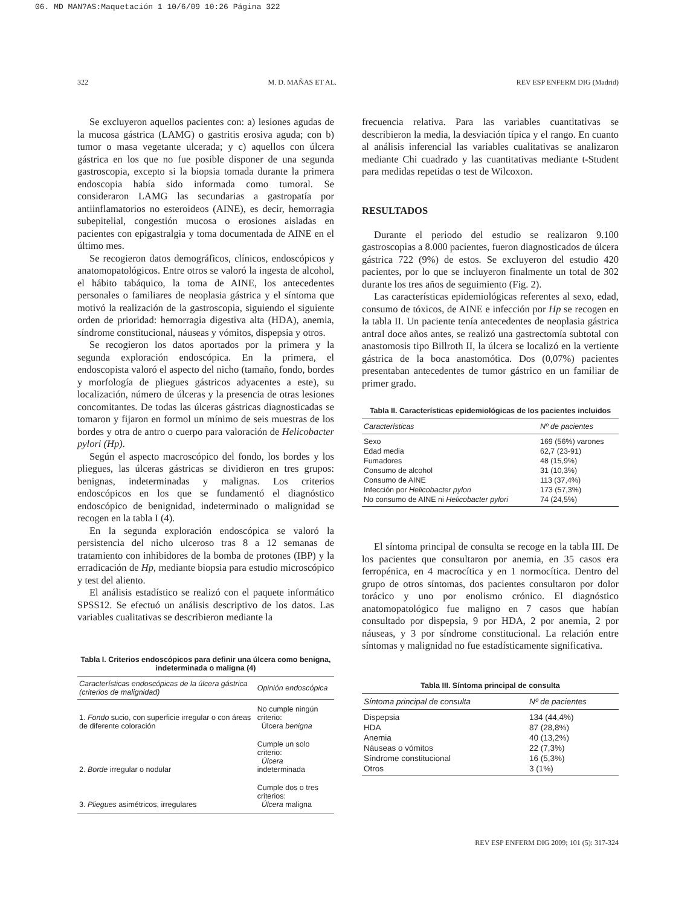06. MD MAN?AS:Maquetación 1 10/6/09 10:26 Página 322
322 M. D. MAÑAS ET AL. REV ESP ENFERM DIG (Madrid)
Se excluyeron aquellos pacientes con: a) lesiones agudas de la mucosa gástrica (LAMG) o gastritis erosiva aguda; con b) tumor o masa vegetante ulcerada; y c) aquellos con úlcera gástrica en los que no fue posible disponer de una segunda gastroscopia, excepto si la biopsia tomada durante la primera endoscopia había sido informada como tumoral. Se consideraron LAMG las secundarias a gastropatía por antiinflamatorios no esteroideos (AINE), es decir, hemorragia subepitelial, congestión mucosa o erosiones aisladas en pacientes con epigastralgia y toma documentada de AINE en el último mes.
Se recogieron datos demográficos, clínicos, endoscópicos y anatomopatológicos. Entre otros se valoró la ingesta de alcohol, el hábito tabáquico, la toma de AINE, los antecedentes personales o familiares de neoplasia gástrica y el síntoma que motivó la realización de la gastroscopia, siguiendo el siguiente orden de prioridad: hemorragia digestiva alta (HDA), anemia, síndrome constitucional, náuseas y vómitos, dispepsia y otros.
Se recogieron los datos aportados por la primera y la segunda exploración endoscópica. En la primera, el endoscopista valoró el aspecto del nicho (tamaño, fondo, bordes y morfología de pliegues gástricos adyacentes a este), su localización, número de úlceras y la presencia de otras lesiones concomitantes. De todas las úlceras gástricas diagnosticadas se tomaron y fijaron en formol un mínimo de seis muestras de los bordes y otra de antro o cuerpo para valoración de Helicobacter pylori (Hp).
Según el aspecto macroscópico del fondo, los bordes y los pliegues, las úlceras gástricas se dividieron en tres grupos: benignas, indeterminadas y malignas. Los criterios endoscópicos en los que se fundamentó el diagnóstico endoscópico de benignidad, indeterminado o malignidad se recogen en la tabla I (4).
En la segunda exploración endoscópica se valoró la persistencia del nicho ulceroso tras 8 a 12 semanas de tratamiento con inhibidores de la bomba de protones (IBP) y la erradicación de Hp, mediante biopsia para estudio microscópico y test del aliento.
El análisis estadístico se realizó con el paquete informático SPSS12. Se efectuó un análisis descriptivo de los datos. Las variables cualitativas se describieron mediante la
Tabla I. Criterios endoscópicos para definir una úlcera como benigna, indeterminada o maligna (4)
| Características endoscópicas de la úlcera gástrica (criterios de malignidad) | Opinión endoscópica |
| --- | --- |
| 1. Fondo sucio, con superficie irregular o con áreas de diferente coloración | No cumple ningún criterio: Úlcera benigna |
| 2. Borde irregular o nodular | Cumple un solo criterio: Úlcera indeterminada |
| 3. Pliegues asimétricos, irregulares | Cumple dos o tres criterios: Úlcera maligna |
frecuencia relativa. Para las variables cuantitativas se describieron la media, la desviación típica y el rango. En cuanto al análisis inferencial las variables cualitativas se analizaron mediante Chi cuadrado y las cuantitativas mediante t-Student para medidas repetidas o test de Wilcoxon.
RESULTADOS
Durante el periodo del estudio se realizaron 9.100 gastroscopias a 8.000 pacientes, fueron diagnosticados de úlcera gástrica 722 (9%) de estos. Se excluyeron del estudio 420 pacientes, por lo que se incluyeron finalmente un total de 302 durante los tres años de seguimiento (Fig. 2).
Las características epidemiológicas referentes al sexo, edad, consumo de tóxicos, de AINE e infección por Hp se recogen en la tabla II. Un paciente tenía antecedentes de neoplasia gástrica antral doce años antes, se realizó una gastrectomía subtotal con anastomosis tipo Billroth II, la úlcera se localizó en la vertiente gástrica de la boca anastomótica. Dos (0,07%) pacientes presentaban antecedentes de tumor gástrico en un familiar de primer grado.
Tabla II. Características epidemiológicas de los pacientes incluidos
| Características | Nº de pacientes |
| --- | --- |
| Sexo | 169 (56%) varones |
| Edad media | 62,7 (23-91) |
| Fumadores | 48 (15,9%) |
| Consumo de alcohol | 31 (10,3%) |
| Consumo de AINE | 113 (37,4%) |
| Infección por Helicobacter pylori | 173 (57,3%) |
| No consumo de AINE ni Helicobacter pylori | 74 (24,5%) |
El síntoma principal de consulta se recoge en la tabla III. De los pacientes que consultaron por anemia, en 35 casos era ferropénica, en 4 macrocítica y en 1 normocítica. Dentro del grupo de otros síntomas, dos pacientes consultaron por dolor torácico y uno por enolismo crónico. El diagnóstico anatomopatológico fue maligno en 7 casos que habían consultado por dispepsia, 9 por HDA, 2 por anemia, 2 por náuseas, y 3 por síndrome constitucional. La relación entre síntomas y malignidad no fue estadísticamente significativa.
Tabla III. Síntoma principal de consulta
| Síntoma principal de consulta | Nº de pacientes |
| --- | --- |
| Dispepsia | 134 (44,4%) |
| HDA | 87 (28,8%) |
| Anemia | 40 (13,2%) |
| Náuseas o vómitos | 22 (7,3%) |
| Síndrome constitucional | 16 (5,3%) |
| Otros | 3 (1%) |
REV ESP ENFERM DIG 2009; 101 (5): 317-324